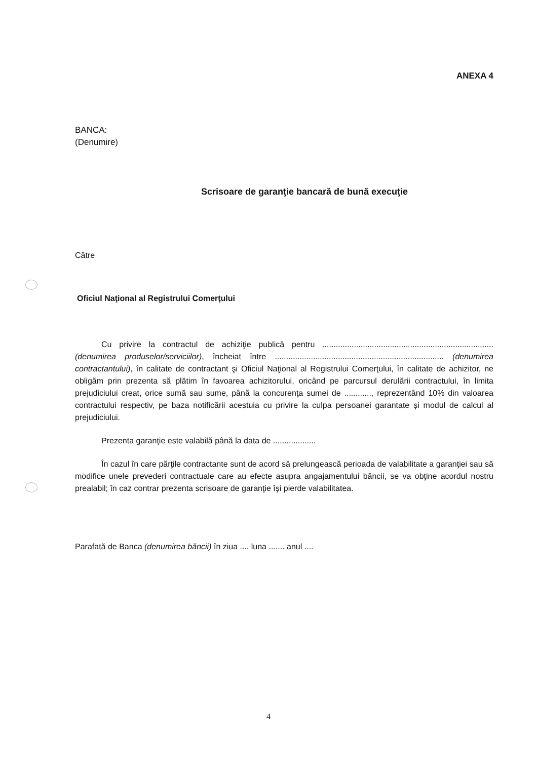ANEXA 4
BANCA:
(Denumire)
Scrisoare de garanţie bancară de bună execuţie
Către
Oficiul Naţional al Registrului Comerţului
Cu privire la contractul de achiziţie publică pentru ............................................................................ (denumirea produselor/serviciilor), încheiat între ........................................................................... (denumirea contractantului), în calitate de contractant şi Oficiul Naţional al Registrului Comerţului, în calitate de achizitor, ne obligăm prin prezenta să plătim în favoarea achizitorului, oricând pe parcursul derulării contractului, în limita prejudiciului creat, orice sumă sau sume, până la concurenţa sumei de ............, reprezentând 10% din valoarea contractului respectiv, pe baza notificării acestuia cu privire la culpa persoanei garantate și modul de calcul al prejudiciului.
Prezenta garanţie este valabilă până la data de ...................
În cazul în care părţile contractante sunt de acord să prelungească perioada de valabilitate a garanţiei sau să modifice unele prevederi contractuale care au efecte asupra angajamentului băncii, se va obţine acordul nostru prealabil; în caz contrar prezenta scrisoare de garanţie îşi pierde valabilitatea.
Parafată de Banca (denumirea băncii) în ziua .... luna ....... anul ....
4